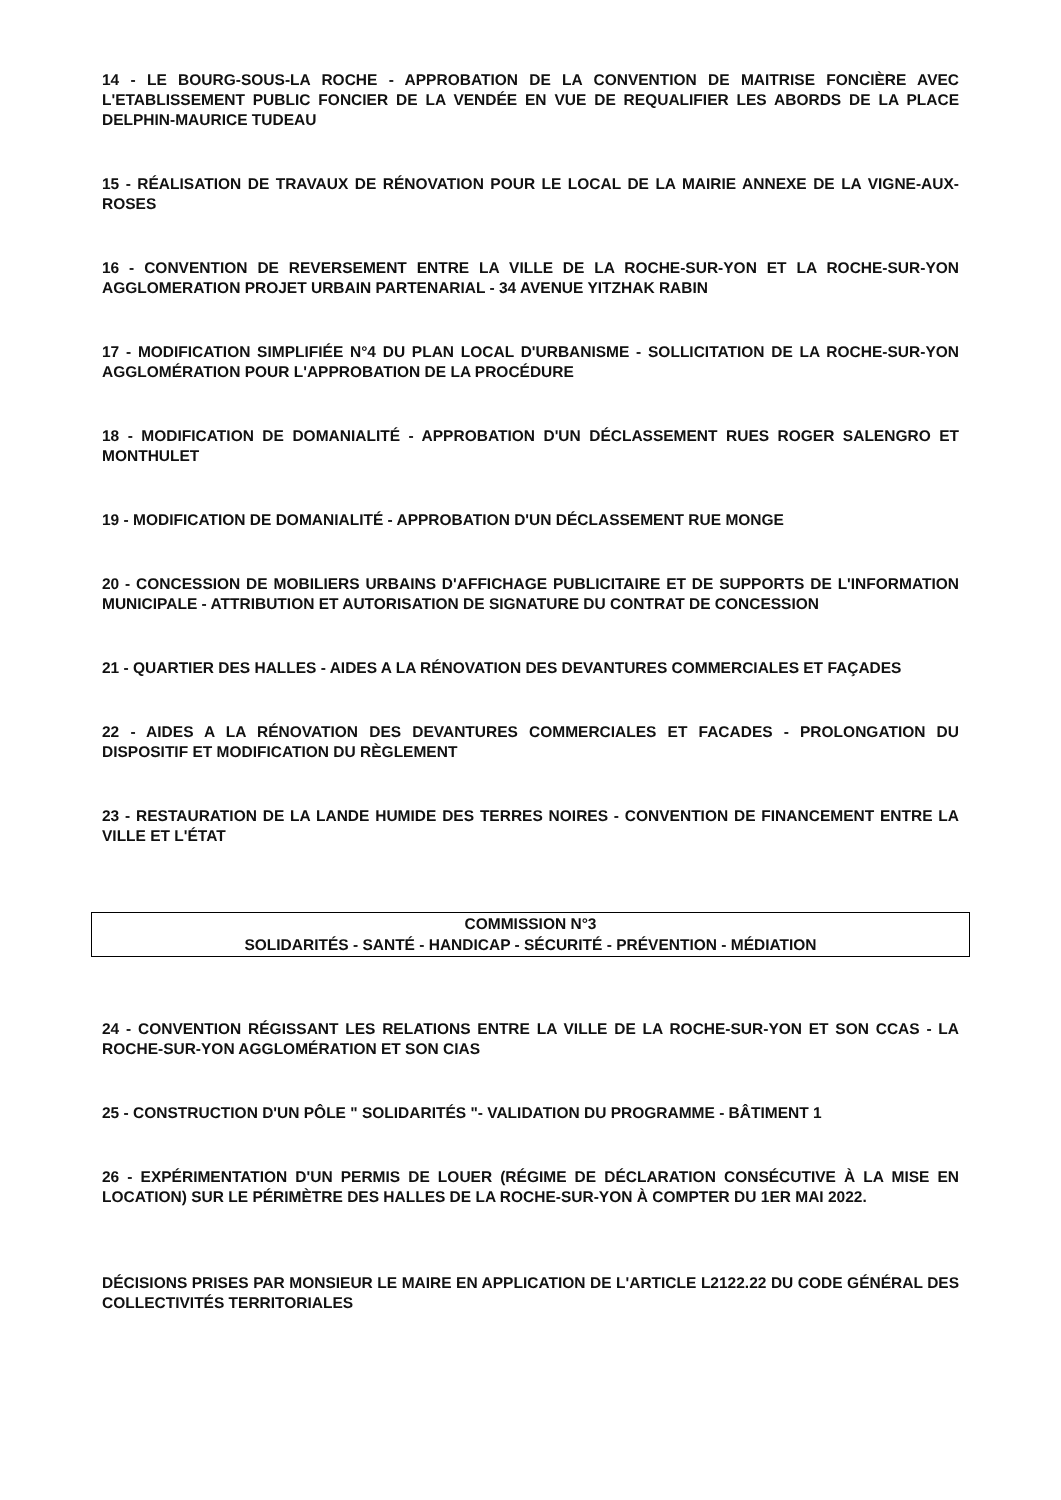14 - LE BOURG-SOUS-LA ROCHE - APPROBATION DE LA CONVENTION DE MAITRISE FONCIÈRE AVEC L'ETABLISSEMENT PUBLIC FONCIER DE LA VENDÉE EN VUE DE REQUALIFIER LES ABORDS DE LA PLACE DELPHIN-MAURICE TUDEAU
15 - RÉALISATION DE TRAVAUX DE RÉNOVATION POUR LE LOCAL DE LA MAIRIE ANNEXE DE LA VIGNE-AUX-ROSES
16 - CONVENTION DE REVERSEMENT ENTRE LA VILLE DE LA ROCHE-SUR-YON ET LA ROCHE-SUR-YON AGGLOMERATION PROJET URBAIN PARTENARIAL - 34 AVENUE YITZHAK RABIN
17 - MODIFICATION SIMPLIFIÉE N°4 DU PLAN LOCAL D'URBANISME - SOLLICITATION DE LA ROCHE-SUR-YON AGGLOMÉRATION POUR L'APPROBATION DE LA PROCÉDURE
18 - MODIFICATION DE DOMANIALITÉ - APPROBATION D'UN DÉCLASSEMENT RUES ROGER SALENGRO ET MONTHULET
19 - MODIFICATION DE DOMANIALITÉ - APPROBATION D'UN DÉCLASSEMENT RUE MONGE
20 - CONCESSION DE MOBILIERS URBAINS D'AFFICHAGE PUBLICITAIRE ET DE SUPPORTS DE L'INFORMATION MUNICIPALE - ATTRIBUTION ET AUTORISATION DE SIGNATURE DU CONTRAT DE CONCESSION
21 - QUARTIER DES HALLES - AIDES A LA RÉNOVATION DES DEVANTURES COMMERCIALES ET FAÇADES
22 - AIDES A LA RÉNOVATION DES DEVANTURES COMMERCIALES ET FACADES - PROLONGATION DU DISPOSITIF ET MODIFICATION DU RÈGLEMENT
23 - RESTAURATION DE LA LANDE HUMIDE DES TERRES NOIRES - CONVENTION DE FINANCEMENT ENTRE LA VILLE ET L'ÉTAT
COMMISSION N°3
SOLIDARITÉS - SANTÉ - HANDICAP - SÉCURITÉ - PRÉVENTION - MÉDIATION
24 - CONVENTION RÉGISSANT LES RELATIONS ENTRE LA VILLE DE LA ROCHE-SUR-YON ET SON CCAS - LA ROCHE-SUR-YON AGGLOMÉRATION ET SON CIAS
25 - CONSTRUCTION D'UN PÔLE " SOLIDARITÉS "- VALIDATION DU PROGRAMME - BÂTIMENT 1
26 - EXPÉRIMENTATION D'UN PERMIS DE LOUER (RÉGIME DE DÉCLARATION CONSÉCUTIVE À LA MISE EN LOCATION) SUR LE PÉRIMÈTRE DES HALLES DE LA ROCHE-SUR-YON À COMPTER DU 1ER MAI 2022.
DÉCISIONS PRISES PAR MONSIEUR LE MAIRE EN APPLICATION DE L'ARTICLE L2122.22 DU CODE GÉNÉRAL DES COLLECTIVITÉS TERRITORIALES